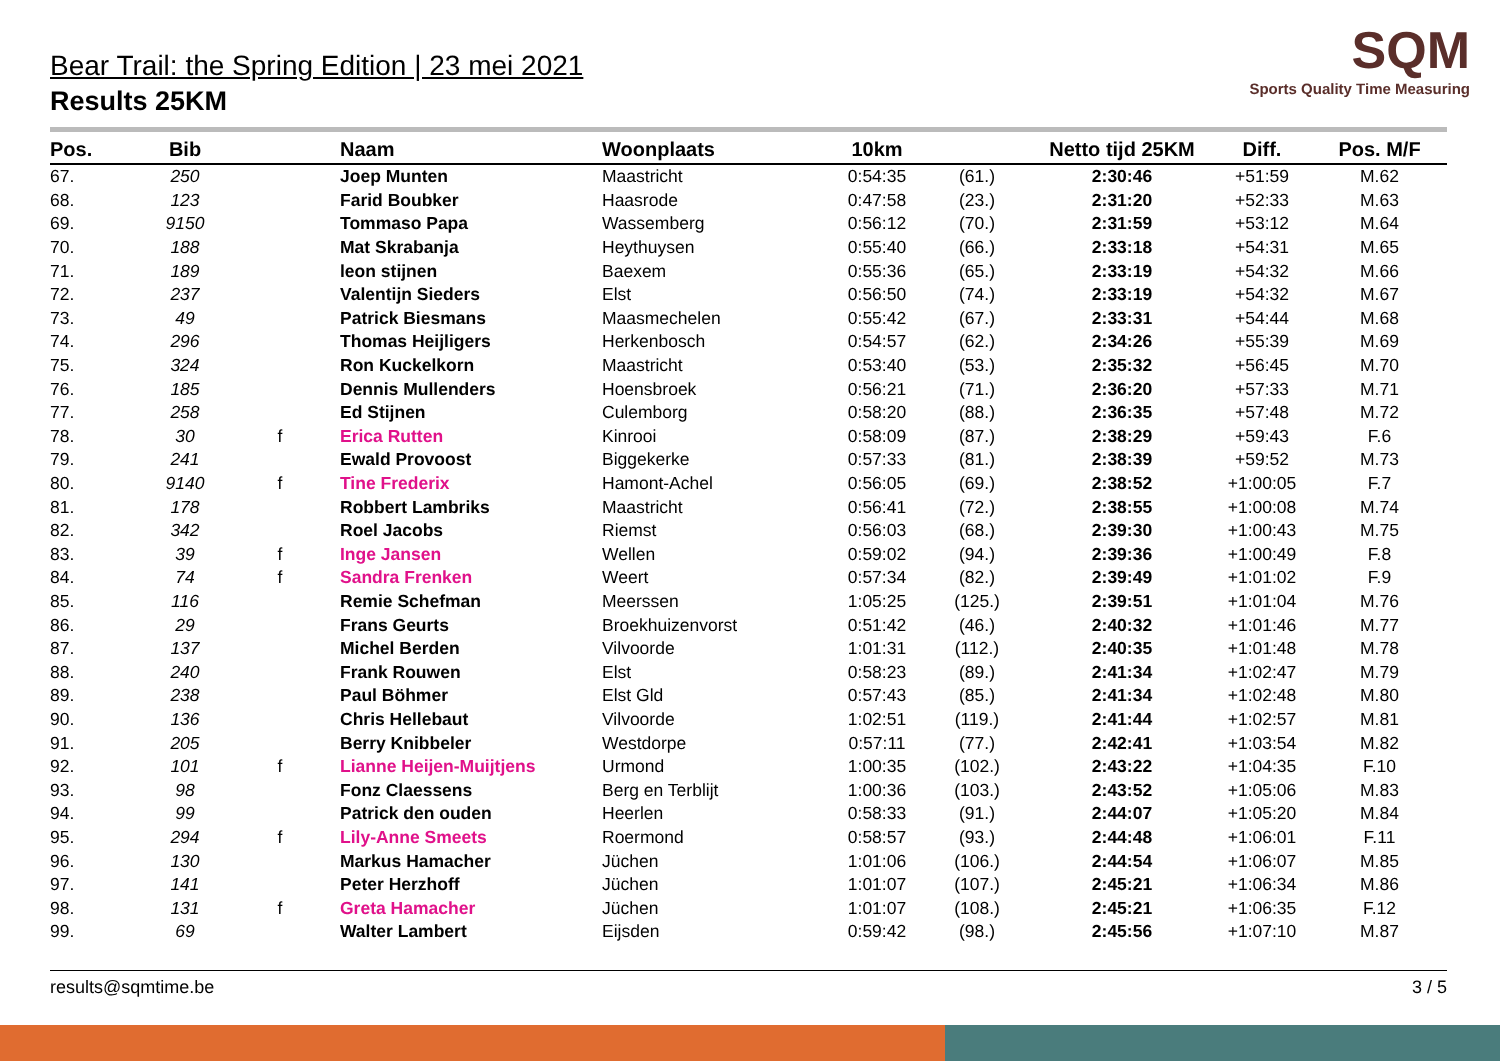SQM
Sports Quality Time Measuring
Bear Trail: the Spring Edition | 23 mei 2021
Results 25KM
| Pos. | Bib | | Naam | Woonplaats | 10km | | Netto tijd 25KM | Diff. | Pos. M/F |
| --- | --- | --- | --- | --- | --- | --- | --- | --- | --- |
| 67. | 250 | | Joep Munten | Maastricht | 0:54:35 | (61.) | 2:30:46 | +51:59 | M.62 |
| 68. | 123 | | Farid Boubker | Haasrode | 0:47:58 | (23.) | 2:31:20 | +52:33 | M.63 |
| 69. | 9150 | | Tommaso Papa | Wassemberg | 0:56:12 | (70.) | 2:31:59 | +53:12 | M.64 |
| 70. | 188 | | Mat Skrabanja | Heythuysen | 0:55:40 | (66.) | 2:33:18 | +54:31 | M.65 |
| 71. | 189 | | leon stijnen | Baexem | 0:55:36 | (65.) | 2:33:19 | +54:32 | M.66 |
| 72. | 237 | | Valentijn Sieders | Elst | 0:56:50 | (74.) | 2:33:19 | +54:32 | M.67 |
| 73. | 49 | | Patrick Biesmans | Maasmechelen | 0:55:42 | (67.) | 2:33:31 | +54:44 | M.68 |
| 74. | 296 | | Thomas Heijligers | Herkenbosch | 0:54:57 | (62.) | 2:34:26 | +55:39 | M.69 |
| 75. | 324 | | Ron Kuckelkorn | Maastricht | 0:53:40 | (53.) | 2:35:32 | +56:45 | M.70 |
| 76. | 185 | | Dennis Mullenders | Hoensbroek | 0:56:21 | (71.) | 2:36:20 | +57:33 | M.71 |
| 77. | 258 | | Ed Stijnen | Culemborg | 0:58:20 | (88.) | 2:36:35 | +57:48 | M.72 |
| 78. | 30 | f | Erica Rutten | Kinrooi | 0:58:09 | (87.) | 2:38:29 | +59:43 | F.6 |
| 79. | 241 | | Ewald Provoost | Biggekerke | 0:57:33 | (81.) | 2:38:39 | +59:52 | M.73 |
| 80. | 9140 | f | Tine Frederix | Hamont-Achel | 0:56:05 | (69.) | 2:38:52 | +1:00:05 | F.7 |
| 81. | 178 | | Robbert Lambriks | Maastricht | 0:56:41 | (72.) | 2:38:55 | +1:00:08 | M.74 |
| 82. | 342 | | Roel Jacobs | Riemst | 0:56:03 | (68.) | 2:39:30 | +1:00:43 | M.75 |
| 83. | 39 | f | Inge Jansen | Wellen | 0:59:02 | (94.) | 2:39:36 | +1:00:49 | F.8 |
| 84. | 74 | f | Sandra Frenken | Weert | 0:57:34 | (82.) | 2:39:49 | +1:01:02 | F.9 |
| 85. | 116 | | Remie Schefman | Meerssen | 1:05:25 | (125.) | 2:39:51 | +1:01:04 | M.76 |
| 86. | 29 | | Frans Geurts | Broekhuizenvorst | 0:51:42 | (46.) | 2:40:32 | +1:01:46 | M.77 |
| 87. | 137 | | Michel Berden | Vilvoorde | 1:01:31 | (112.) | 2:40:35 | +1:01:48 | M.78 |
| 88. | 240 | | Frank Rouwen | Elst | 0:58:23 | (89.) | 2:41:34 | +1:02:47 | M.79 |
| 89. | 238 | | Paul Böhmer | Elst Gld | 0:57:43 | (85.) | 2:41:34 | +1:02:48 | M.80 |
| 90. | 136 | | Chris Hellebaut | Vilvoorde | 1:02:51 | (119.) | 2:41:44 | +1:02:57 | M.81 |
| 91. | 205 | | Berry Knibbeler | Westdorpe | 0:57:11 | (77.) | 2:42:41 | +1:03:54 | M.82 |
| 92. | 101 | f | Lianne Heijen-Muijtjens | Urmond | 1:00:35 | (102.) | 2:43:22 | +1:04:35 | F.10 |
| 93. | 98 | | Fonz Claessens | Berg en Terblijt | 1:00:36 | (103.) | 2:43:52 | +1:05:06 | M.83 |
| 94. | 99 | | Patrick den ouden | Heerlen | 0:58:33 | (91.) | 2:44:07 | +1:05:20 | M.84 |
| 95. | 294 | f | Lily-Anne Smeets | Roermond | 0:58:57 | (93.) | 2:44:48 | +1:06:01 | F.11 |
| 96. | 130 | | Markus Hamacher | Jüchen | 1:01:06 | (106.) | 2:44:54 | +1:06:07 | M.85 |
| 97. | 141 | | Peter Herzhoff | Jüchen | 1:01:07 | (107.) | 2:45:21 | +1:06:34 | M.86 |
| 98. | 131 | f | Greta Hamacher | Jüchen | 1:01:07 | (108.) | 2:45:21 | +1:06:35 | F.12 |
| 99. | 69 | | Walter Lambert | Eijsden | 0:59:42 | (98.) | 2:45:56 | +1:07:10 | M.87 |
results@sqmtime.be 3 / 5